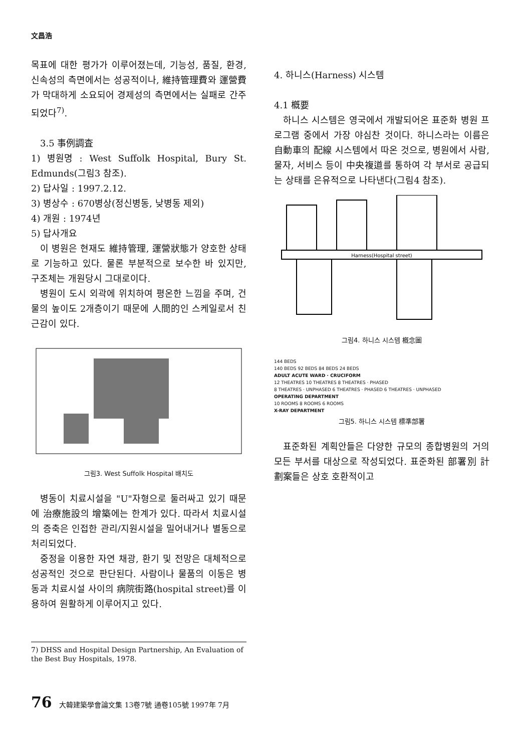文昌浩
목표에 대한 평가가 이루어졌는데, 기능성, 품질, 환경, 신속성의 측면에서는 성공적이나, 維持管理費와 運營費가 막대하게 소요되어 경제성의 측면에서는 실패로 간주되었다<sup>7)</sup>.
3.5 事例調査
1) 병원명 : West Suffolk Hospital, Bury St. Edmunds(그림3 참조).
2) 답사일 : 1997.2.12.
3) 병상수 : 670병상(정신병동, 낮병동 제외)
4) 개원 : 1974년
5) 답사개요
이 병원은 현재도 維持管理, 運營狀態가 양호한 상태로 기능하고 있다. 물론 부분적으로 보수한 바 있지만, 구조체는 개원당시 그대로이다.
병원이 도시 외곽에 위치하여 평온한 느낌을 주며, 건물의 높이도 2개층이기 때문에 人間的인 스케일로서 친근감이 있다.
그림3. West Suffolk Hospital 배치도
병동이 치료시설을 "U"자형으로 둘러싸고 있기 때문에 治療施設의 增築에는 한계가 있다. 따라서 치료시설의 증축은 인접한 관리/지원시설을 밀어내거나 별동으로 처리되었다.
중정을 이용한 자연 채광, 환기 및 전망은 대체적으로 성공적인 것으로 판단된다. 사람이나 물품의 이동은 병동과 치료시설 사이의 病院街路(hospital street)를 이용하여 원활하게 이루어지고 있다.
7) DHSS and Hospital Design Partnership, An Evaluation of the Best Buy Hospitals, 1978.
4. 하니스(Harness) 시스템
4.1 槪要
하니스 시스템은 영국에서 개발되어온 표준화 병원 프로그램 중에서 가장 야심찬 것이다. 하니스라는 이름은 自動車의 配線 시스템에서 따온 것으로, 병원에서 사람, 물자, 서비스 등이 中央複道를 통하여 각 부서로 공급되는 상태를 은유적으로 나타낸다(그림4 참조).
Harness(Hospital street)
그림4. 하니스 시스템 槪念圖
144 BEDS
140 BEDS 92 BEDS 84 BEDS 24 BEDS
ADULT ACUTE WARD · CRUCIFORM
12 THEATRES 10 THEATRES 8 THEATRES · PHASED
8 THEATRES · UNPHASED 6 THEATRES · PHASED 6 THEATRES · UNPHASED
OPERATING DEPARTMENT
10 ROOMS 8 ROOMS 6 ROOMS
X-RAY DEPARTMENT
그림5. 하니스 시스템 標準部署
표준화된 계획안들은 다양한 규모의 종합병원의 거의 모든 부서를 대상으로 작성되었다. 표준화된 部署別 計劃案들은 상호 호환적이고
76 大韓建築學會論文集 13卷7號 通卷105號 1997年 7月